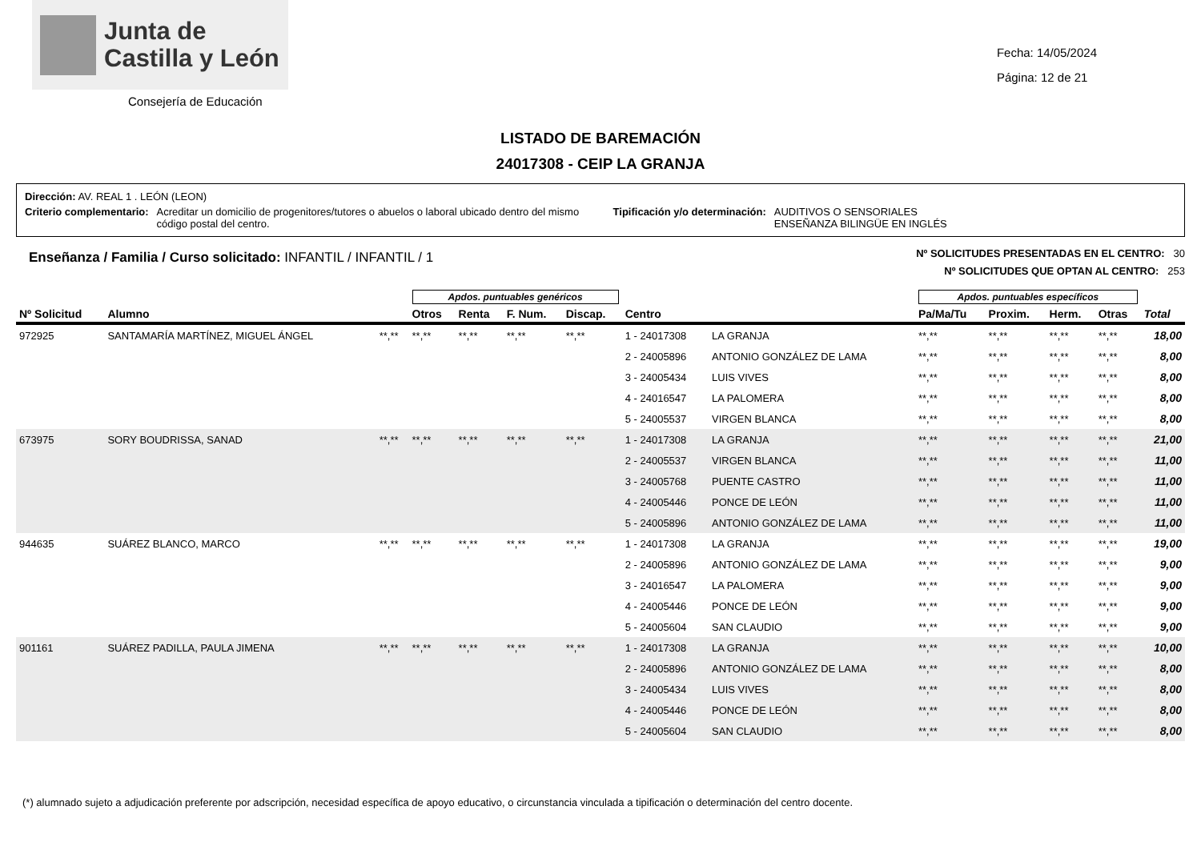Junta de
Castilla y León
Consejería de Educación
Fecha: 14/05/2024
Página: 12 de 21
LISTADO DE BAREMACIÓN
24017308 - CEIP LA GRANJA
Dirección: AV. REAL 1 . LEÓN (LEON)
Criterio complementario: Acreditar un domicilio de progenitores/tutores o abuelos o laboral ubicado dentro del mismo código postal del centro. Tipificación y/o determinación: AUDITIVOS O SENSORIALES
ENSEÑANZA BILINGÜE EN INGLÉS
Enseñanza / Familia / Curso solicitado: INFANTIL / INFANTIL / 1
Nº SOLICITUDES PRESENTADAS EN EL CENTRO: 30
Nº SOLICITUDES QUE OPTAN AL CENTRO: 253
| | | | Apdos. puntuables genéricos | | | | | | Apdos. puntuables específicos | | | | |
| --- | --- | --- | --- | --- | --- | --- | --- | --- | --- | --- | --- | --- | --- |
| Nº Solicitud | Alumno | | Otros | Renta | F. Num. | Discap. | Centro | | Pa/Ma/Tu | Proxim. | Herm. | Otras | Total |
| 972925 | SANTAMARÍA MARTÍNEZ, MIGUEL ÁNGEL | **,** | **,** | **,** | **,** | **,** | 1 - 24017308 | LA GRANJA | **,** | **,** | **,** | **,** | 18,00 |
| | | | | | | | 2 - 24005896 | ANTONIO GONZÁLEZ DE LAMA | **,** | **,** | **,** | **,** | 8,00 |
| | | | | | | | 3 - 24005434 | LUIS VIVES | **,** | **,** | **,** | **,** | 8,00 |
| | | | | | | | 4 - 24016547 | LA PALOMERA | **,** | **,** | **,** | **,** | 8,00 |
| | | | | | | | 5 - 24005537 | VIRGEN BLANCA | **,** | **,** | **,** | **,** | 8,00 |
| 673975 | SORY BOUDRISSA, SANAD | **,** | **,** | **,** | **,** | **,** | 1 - 24017308 | LA GRANJA | **,** | **,** | **,** | **,** | 21,00 |
| | | | | | | | 2 - 24005537 | VIRGEN BLANCA | **,** | **,** | **,** | **,** | 11,00 |
| | | | | | | | 3 - 24005768 | PUENTE CASTRO | **,** | **,** | **,** | **,** | 11,00 |
| | | | | | | | 4 - 24005446 | PONCE DE LEÓN | **,** | **,** | **,** | **,** | 11,00 |
| | | | | | | | 5 - 24005896 | ANTONIO GONZÁLEZ DE LAMA | **,** | **,** | **,** | **,** | 11,00 |
| 944635 | SUÁREZ BLANCO, MARCO | **,** | **,** | **,** | **,** | **,** | 1 - 24017308 | LA GRANJA | **,** | **,** | **,** | **,** | 19,00 |
| | | | | | | | 2 - 24005896 | ANTONIO GONZÁLEZ DE LAMA | **,** | **,** | **,** | **,** | 9,00 |
| | | | | | | | 3 - 24016547 | LA PALOMERA | **,** | **,** | **,** | **,** | 9,00 |
| | | | | | | | 4 - 24005446 | PONCE DE LEÓN | **,** | **,** | **,** | **,** | 9,00 |
| | | | | | | | 5 - 24005604 | SAN CLAUDIO | **,** | **,** | **,** | **,** | 9,00 |
| 901161 | SUÁREZ PADILLA, PAULA JIMENA | **,** | **,** | **,** | **,** | **,** | 1 - 24017308 | LA GRANJA | **,** | **,** | **,** | **,** | 10,00 |
| | | | | | | | 2 - 24005896 | ANTONIO GONZÁLEZ DE LAMA | **,** | **,** | **,** | **,** | 8,00 |
| | | | | | | | 3 - 24005434 | LUIS VIVES | **,** | **,** | **,** | **,** | 8,00 |
| | | | | | | | 4 - 24005446 | PONCE DE LEÓN | **,** | **,** | **,** | **,** | 8,00 |
| | | | | | | | 5 - 24005604 | SAN CLAUDIO | **,** | **,** | **,** | **,** | 8,00 |
(*) alumnado sujeto a adjudicación preferente por adscripción, necesidad específica de apoyo educativo, o circunstancia vinculada a tipificación o determinación del centro docente.